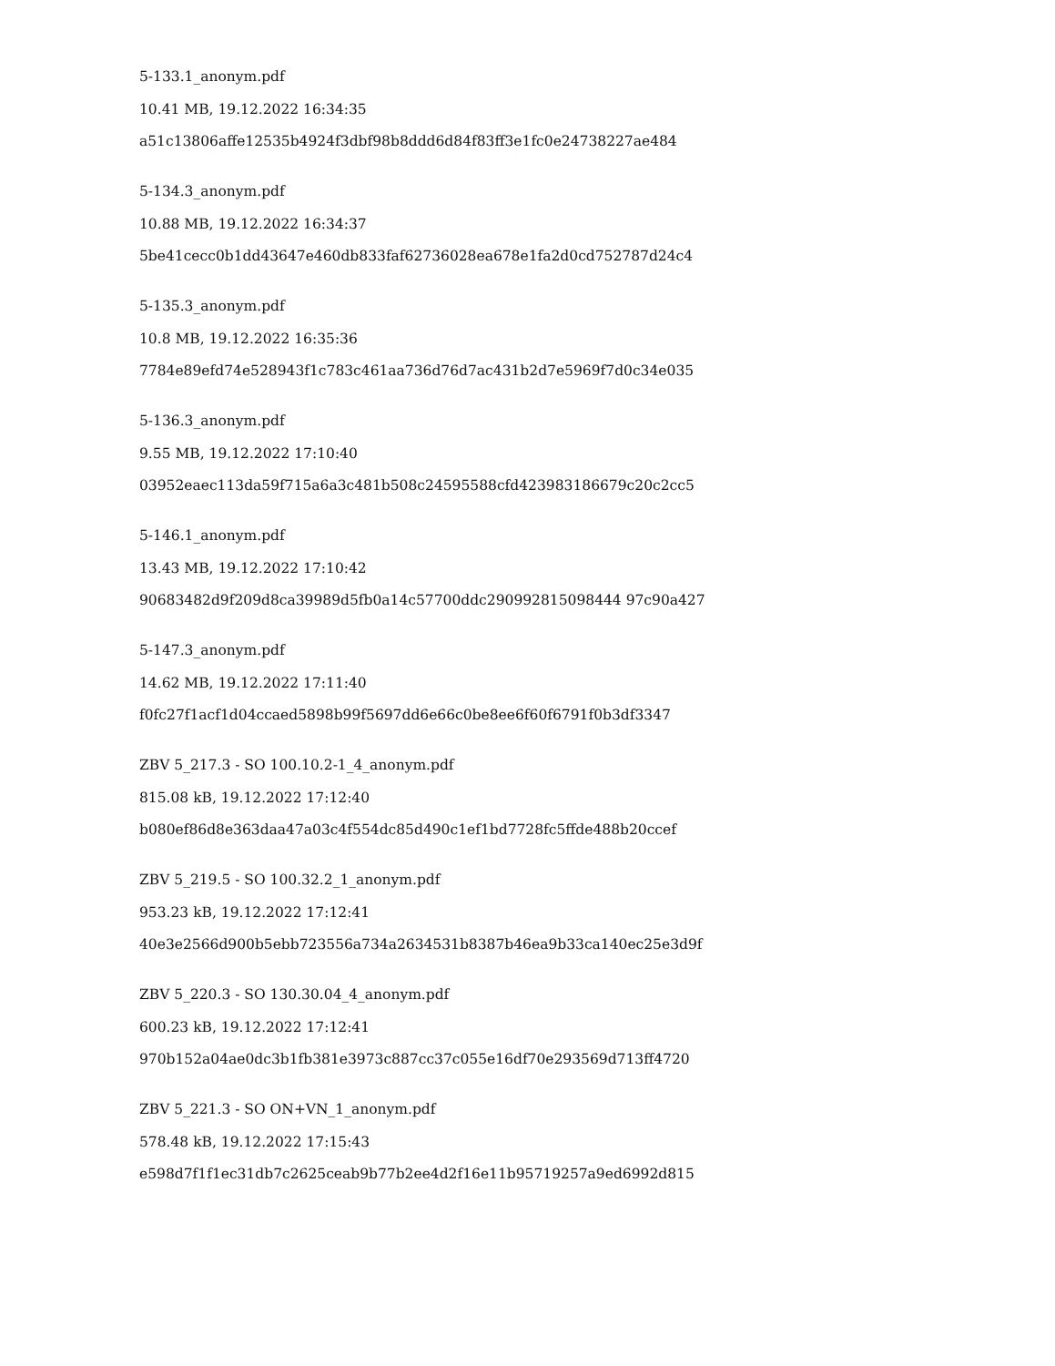5-133.1_anonym.pdf
10.41 MB, 19.12.2022 16:34:35
a51c13806affe12535b4924f3dbf98b8ddd6d84f83ff3e1fc0e24738227ae484
5-134.3_anonym.pdf
10.88 MB, 19.12.2022 16:34:37
5be41cecc0b1dd43647e460db833faf62736028ea678e1fa2d0cd752787d24c4
5-135.3_anonym.pdf
10.8 MB, 19.12.2022 16:35:36
7784e89efd74e528943f1c783c461aa736d76d7ac431b2d7e5969f7d0c34e035
5-136.3_anonym.pdf
9.55 MB, 19.12.2022 17:10:40
03952eaec113da59f715a6a3c481b508c24595588cfd423983186679c20c2cc5
5-146.1_anonym.pdf
13.43 MB, 19.12.2022 17:10:42
90683482d9f209d8ca39989d5fb0a14c57700ddc290992815098444 97c90a427
5-147.3_anonym.pdf
14.62 MB, 19.12.2022 17:11:40
f0fc27f1acf1d04ccaed5898b99f5697dd6e66c0be8ee6f60f6791f0b3df3347
ZBV 5_217.3 - SO 100.10.2-1_4_anonym.pdf
815.08 kB, 19.12.2022 17:12:40
b080ef86d8e363daa47a03c4f554dc85d490c1ef1bd7728fc5ffde488b20ccef
ZBV 5_219.5 - SO 100.32.2_1_anonym.pdf
953.23 kB, 19.12.2022 17:12:41
40e3e2566d900b5ebb723556a734a2634531b8387b46ea9b33ca140ec25e3d9f
ZBV 5_220.3 - SO 130.30.04_4_anonym.pdf
600.23 kB, 19.12.2022 17:12:41
970b152a04ae0dc3b1fb381e3973c887cc37c055e16df70e293569d713ff4720
ZBV 5_221.3 - SO ON+VN_1_anonym.pdf
578.48 kB, 19.12.2022 17:15:43
e598d7f1f1ec31db7c2625ceab9b77b2ee4d2f16e11b95719257a9ed6992d815